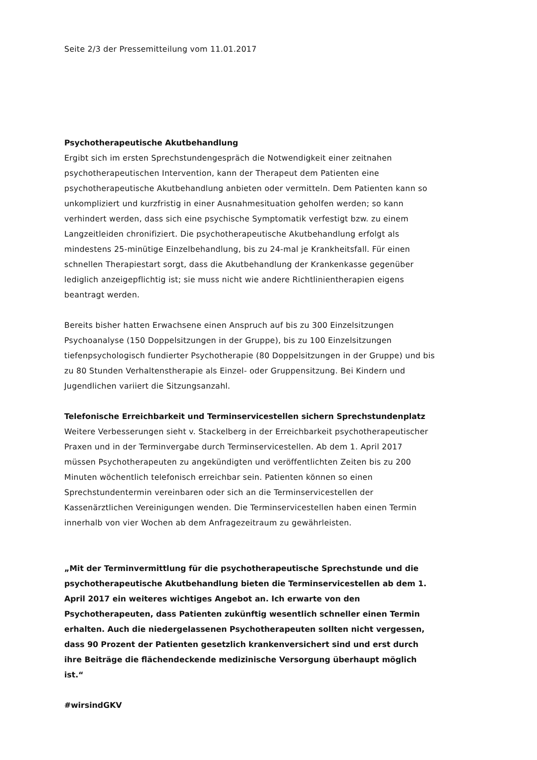Seite 2/3 der Pressemitteilung vom 11.01.2017
Psychotherapeutische Akutbehandlung
Ergibt sich im ersten Sprechstundengespräch die Notwendigkeit einer zeitnahen psychotherapeutischen Intervention, kann der Therapeut dem Patienten eine psychotherapeutische Akutbehandlung anbieten oder vermitteln. Dem Patienten kann so unkompliziert und kurzfristig in einer Ausnahmesituation geholfen werden; so kann verhindert werden, dass sich eine psychische Symptomatik verfestigt bzw. zu einem Langzeitleiden chronifiziert. Die psychotherapeutische Akutbehandlung erfolgt als mindestens 25-minütige Einzelbehandlung, bis zu 24-mal je Krankheitsfall. Für einen schnellen Therapiestart sorgt, dass die Akutbehandlung der Krankenkasse gegenüber lediglich anzeigepflichtig ist; sie muss nicht wie andere Richtlinientherapien eigens beantragt werden.
Bereits bisher hatten Erwachsene einen Anspruch auf bis zu 300 Einzelsitzungen Psychoanalyse (150 Doppelsitzungen in der Gruppe), bis zu 100 Einzelsitzungen tiefenpsychologisch fundierter Psychotherapie (80 Doppelsitzungen in der Gruppe) und bis zu 80 Stunden Verhaltenstherapie als Einzel- oder Gruppensitzung. Bei Kindern und Jugendlichen variiert die Sitzungsanzahl.
Telefonische Erreichbarkeit und Terminservicestellen sichern Sprechstundenplatz
Weitere Verbesserungen sieht v. Stackelberg in der Erreichbarkeit psychotherapeutischer Praxen und in der Terminvergabe durch Terminservicestellen. Ab dem 1. April 2017 müssen Psychotherapeuten zu angekündigten und veröffentlichten Zeiten bis zu 200 Minuten wöchentlich telefonisch erreichbar sein. Patienten können so einen Sprechstundentermin vereinbaren oder sich an die Terminservicestellen der Kassenärztlichen Vereinigungen wenden. Die Terminservicestellen haben einen Termin innerhalb von vier Wochen ab dem Anfragezeitraum zu gewährleisten.
„Mit der Terminvermittlung für die psychotherapeutische Sprechstunde und die psychotherapeutische Akutbehandlung bieten die Terminservicestellen ab dem 1. April 2017 ein weiteres wichtiges Angebot an. Ich erwarte von den Psychotherapeuten, dass Patienten zukünftig wesentlich schneller einen Termin erhalten. Auch die niedergelassenen Psychotherapeuten sollten nicht vergessen, dass 90 Prozent der Patienten gesetzlich krankenversichert sind und erst durch ihre Beiträge die flächendeckende medizinische Versorgung überhaupt möglich ist.“
#wirsindGKV